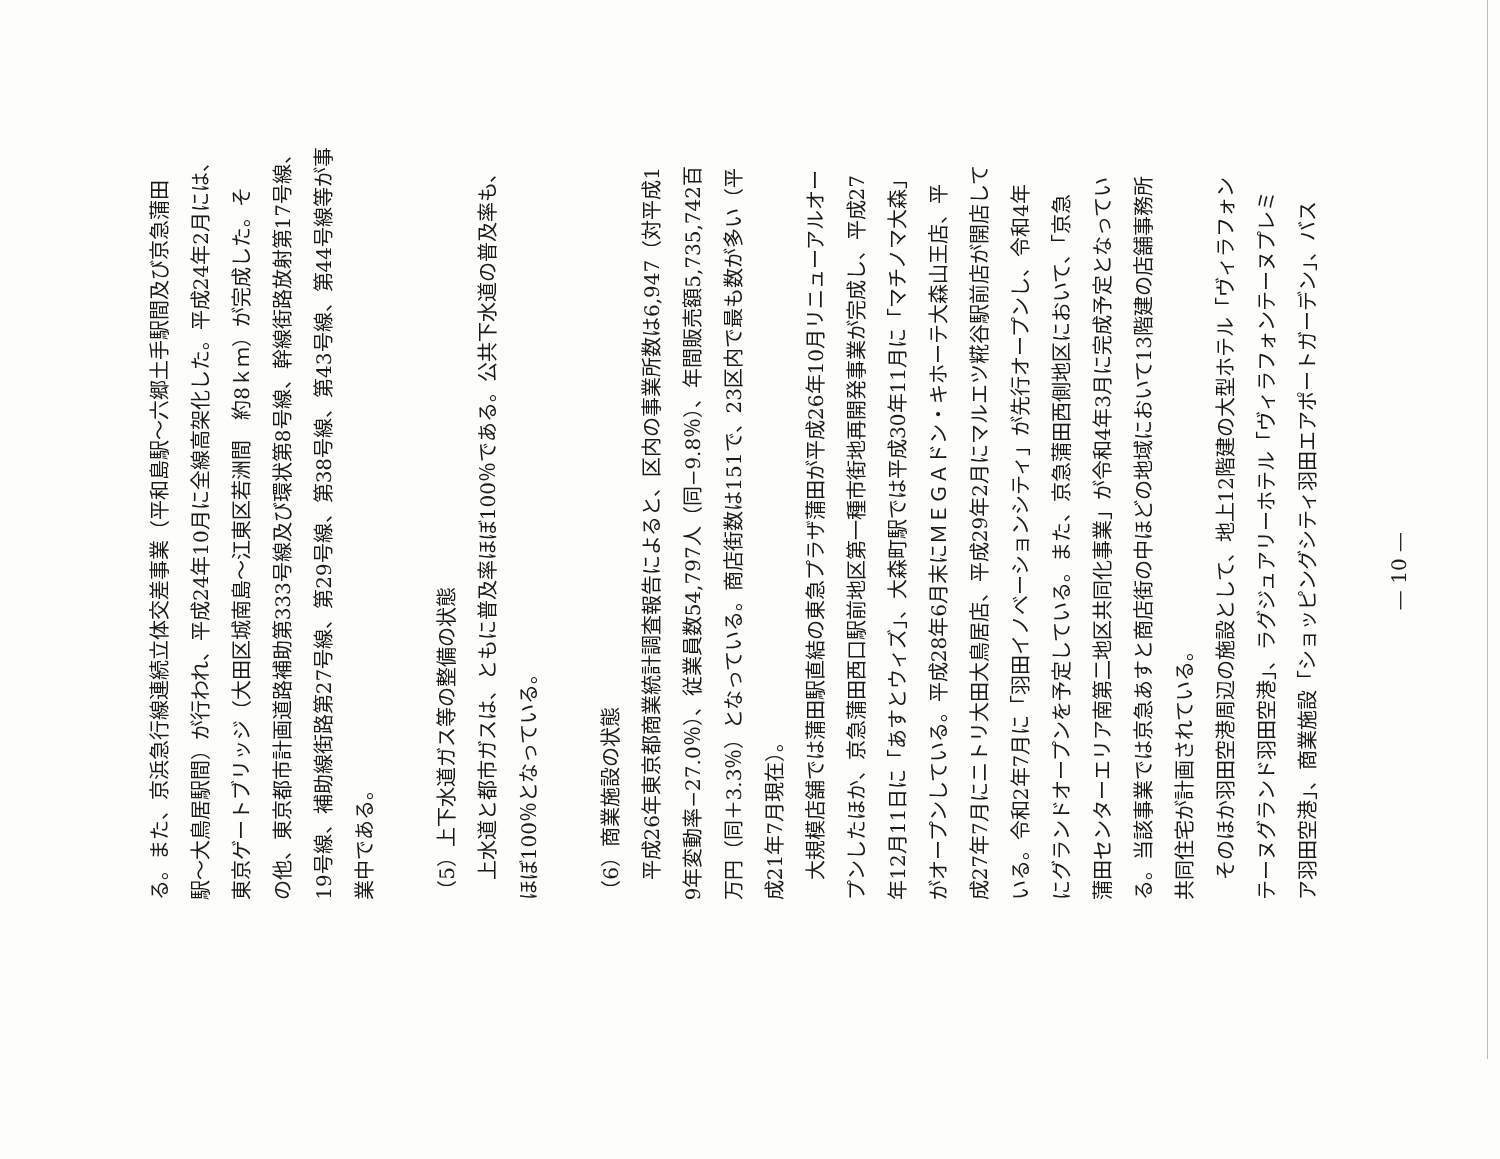る。また、京浜急行線連続立体交差事業（平和島駅〜六郷土手駅間及び京急蒲田
駅〜大鳥居駅間）が行われ、平成24年10月に全線高架化した。平成24年2月には、
東京ゲートブリッジ（大田区城南島〜江東区若洲間　約8ｋｍ）が完成した。そ
の他、東京都市計画道路補助第333号線及び環状第8号線、幹線街路放射第17号線、
19号線、補助線街路第27号線、第29号線、第38号線、第43号線、第44号線等が事
業中である。
（5）上下水道ガス等の整備の状態
上水道と都市ガスは、ともに普及率ほぼ100％である。公共下水道の普及率も、
ほぼ100％となっている。
（6）商業施設の状態
平成26年東京都商業統計調査報告によると、区内の事業所数は6,947（対平成1
9年変動率−27.0％）、従業員数54,797人（同−9.8％）、年間販売額5,735,742百
万円（同＋3.3％）となっている。商店街数は151で、23区内で最も数が多い（平
成21年7月現在）。
大規模店舗では蒲田駅直結の東急プラザ蒲田が平成26年10月リニューアルオー
プンしたほか、京急蒲田西口駅前地区第一種市街地再開発事業が完成し、平成27
年12月11日に「あすとウィズ」、大森町駅では平成30年11月に「マチノマ大森」
がオープンしている。平成28年6月末にＭＥＧＡドン・キホーテ大森山王店、平
成27年7月にニトリ大田大鳥居店、平成29年2月にマルエツ糀谷駅前店が開店して
いる。令和2年7月に「羽田イノベーションシティ」が先行オープンし、令和4年
にグランドオープンを予定している。また、京急蒲田西側地区において、「京急
蒲田センターエリア南第二地区共同化事業」が令和4年3月に完成予定となってい
る。当該事業では京急あすと商店街の中ほどの地域において13階建の店舗事務所
共同住宅が計画されている。
そのほか羽田空港周辺の施設として、地上12階建の大型ホテル「ヴィラフォン
テーヌグランド羽田空港」、ラグジュアリーホテル「ヴィラフォンテーヌプレミ
ア羽田空港」、商業施設「ショッピングシティ羽田エアポートガーデン」、バス
— 10 —